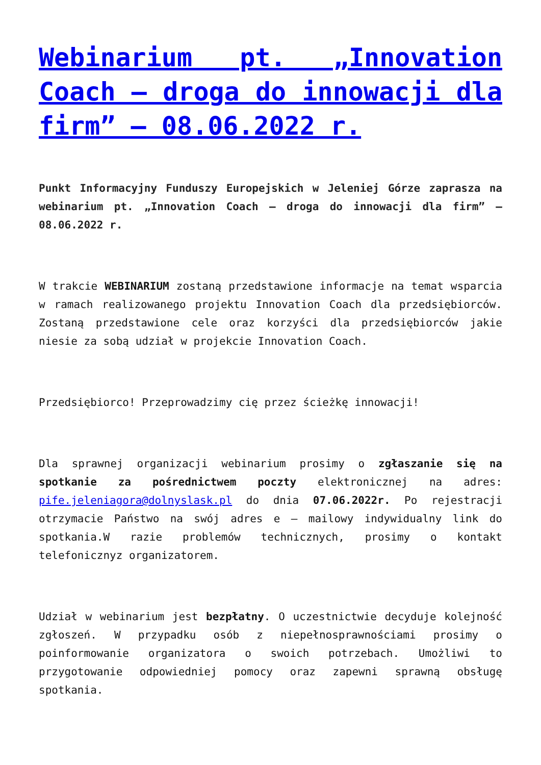Webinarium pt. „Innovation Coach – droga do innowacji dla firm” – 08.06.2022 r.
Punkt Informacyjny Funduszy Europejskich w Jeleniej Górze zaprasza na webinarium pt. „Innovation Coach – droga do innowacji dla firm” – 08.06.2022 r.
W trakcie WEBINARIUM zostaną przedstawione informacje na temat wsparcia w ramach realizowanego projektu Innovation Coach dla przedsiębiorców. Zostaną przedstawione cele oraz korzyści dla przedsiębiorców jakie niesie za sobą udział w projekcie Innovation Coach.
Przedsiębiorco! Przeprowadzimy cię przez ścieżkę innowacji!
Dla sprawnej organizacji webinarium prosimy o zgłaszanie się na spotkanie za pośrednictwem poczty elektronicznej na adres: pife.jeleniagora@dolnyslask.pl do dnia 07.06.2022r. Po rejestracji otrzymacie Państwo na swój adres e – mailowy indywidualny link do spotkania.W razie problemów technicznych, prosimy o kontakt telefonicznyz organizatorem.
Udział w webinarium jest bezpłatny. O uczestnictwie decyduje kolejność zgłoszeń. W przypadku osób z niepełnosprawnościami prosimy o poinformowanie organizatora o swoich potrzebach. Umożliwi to przygotowanie odpowiedniej pomocy oraz zapewni sprawną obsługę spotkania.